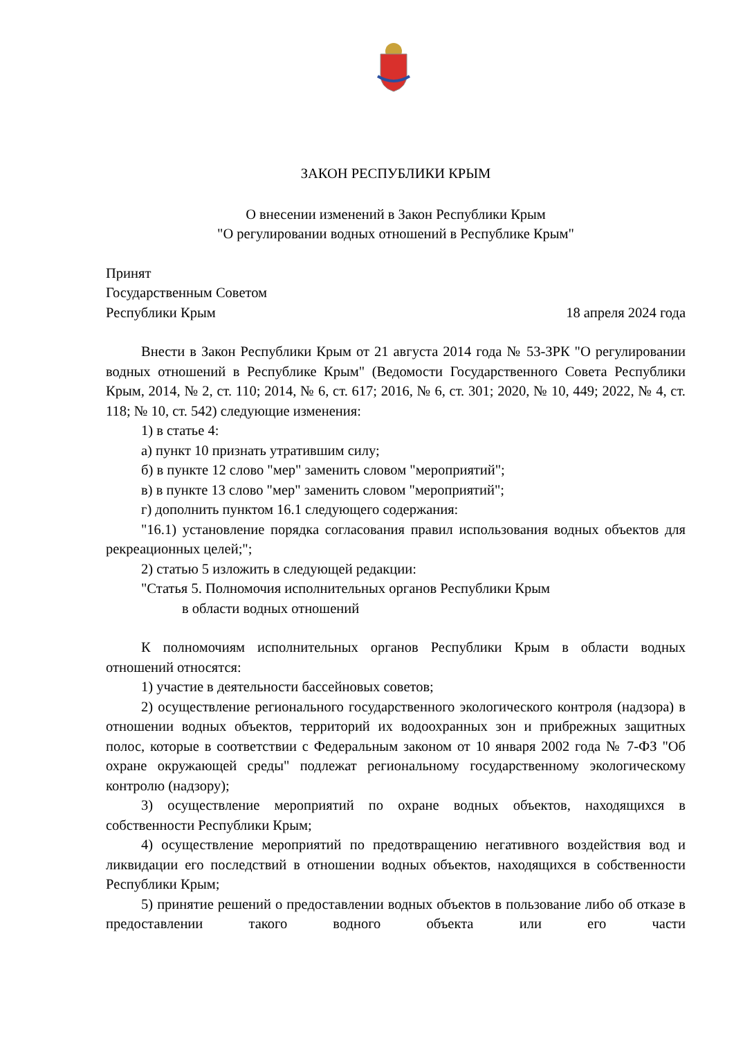ЗАКОН РЕСПУБЛИКИ КРЫМ
О внесении изменений в Закон Республики Крым
"О регулировании водных отношений в Республике Крым"
Принят
Государственным Советом
Республики Крым 18 апреля 2024 года
Внести в Закон Республики Крым от 21 августа 2014 года № 53-ЗРК "О регулировании водных отношений в Республике Крым" (Ведомости Государственного Совета Республики Крым, 2014, № 2, ст. 110; 2014, № 6, ст. 617; 2016, № 6, ст. 301; 2020, № 10, 449; 2022, № 4, ст. 118; № 10, ст. 542) следующие изменения:
1) в статье 4:
а) пункт 10 признать утратившим силу;
б) в пункте 12 слово "мер" заменить словом "мероприятий";
в) в пункте 13 слово "мер" заменить словом "мероприятий";
г) дополнить пунктом 16.1 следующего содержания:
"16.1) установление порядка согласования правил использования водных объектов для рекреационных целей;";
2) статью 5 изложить в следующей редакции:
"Статья 5. Полномочия исполнительных органов Республики Крым
в области водных отношений
К полномочиям исполнительных органов Республики Крым в области водных отношений относятся:
1) участие в деятельности бассейновых советов;
2) осуществление регионального государственного экологического контроля (надзора) в отношении водных объектов, территорий их водоохранных зон и прибрежных защитных полос, которые в соответствии с Федеральным законом от 10 января 2002 года № 7-ФЗ "Об охране окружающей среды" подлежат региональному государственному экологическому контролю (надзору);
3) осуществление мероприятий по охране водных объектов, находящихся в собственности Республики Крым;
4) осуществление мероприятий по предотвращению негативного воздействия вод и ликвидации его последствий в отношении водных объектов, находящихся в собственности Республики Крым;
5) принятие решений о предоставлении водных объектов в пользование либо об отказе в предоставлении такого водного объекта или его части